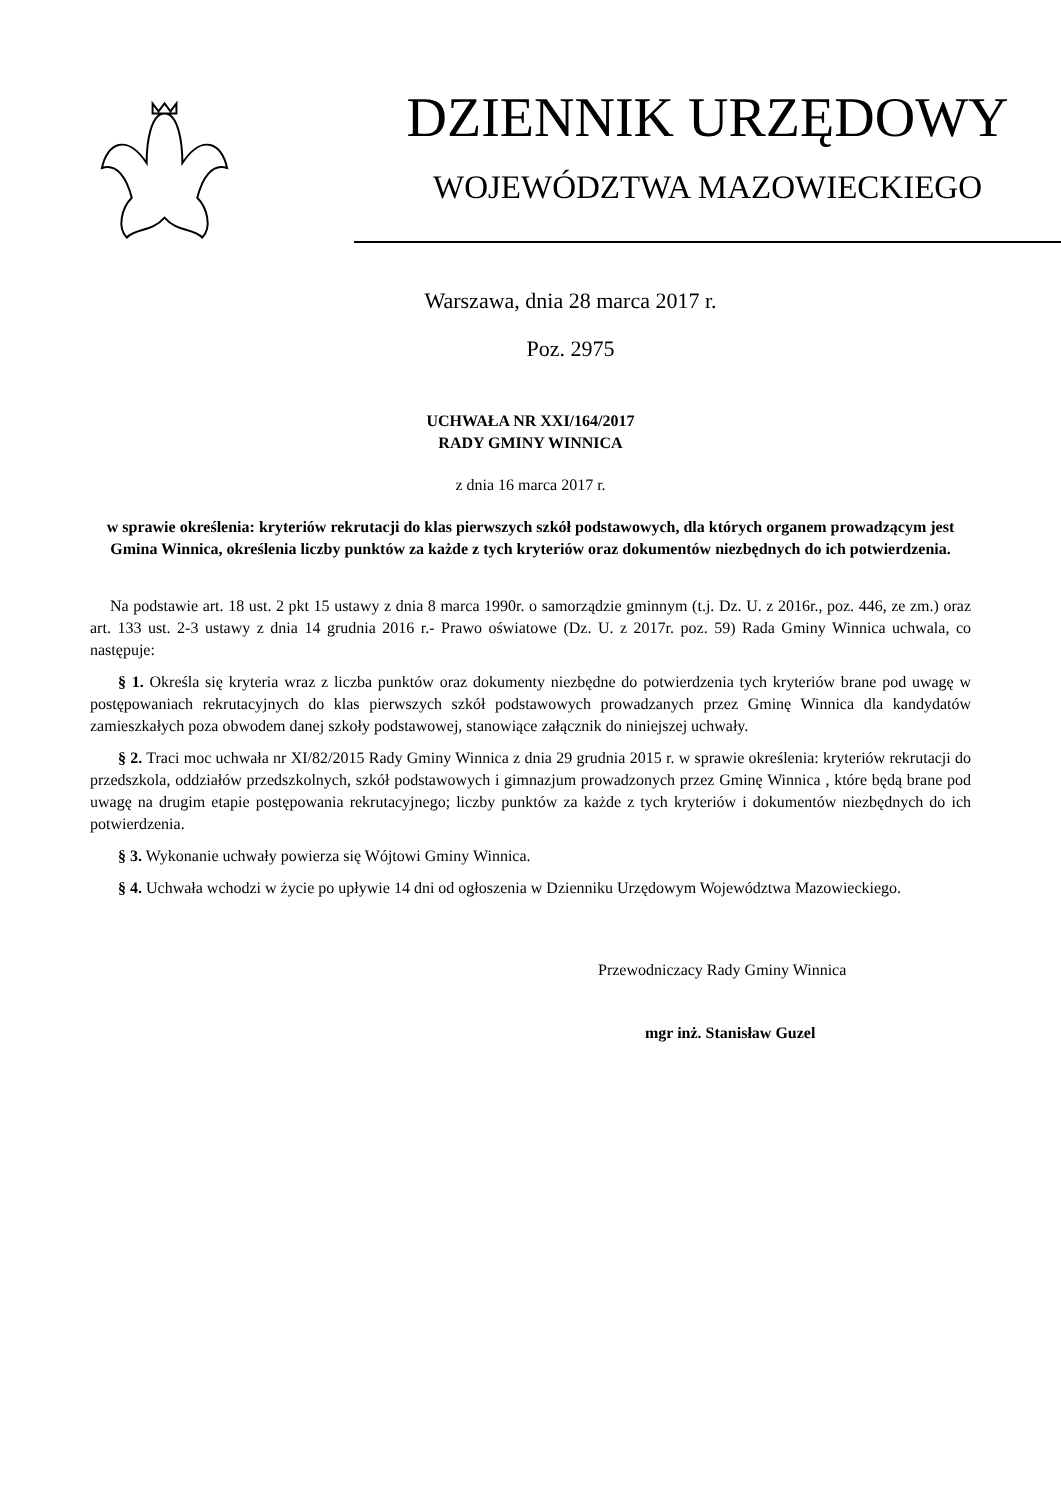DZIENNIK URZĘDOWY
WOJEWÓDZTWA MAZOWIECKIEGO
Warszawa, dnia 28 marca 2017 r.
Poz. 2975
UCHWAŁA NR XXI/164/2017
RADY GMINY WINNICA
z dnia 16 marca 2017 r.
w sprawie określenia: kryteriów rekrutacji do klas pierwszych szkół podstawowych, dla których organem prowadzącym jest Gmina Winnica, określenia liczby punktów za każde z tych kryteriów oraz dokumentów niezbędnych do ich potwierdzenia.
Na podstawie art. 18 ust. 2 pkt 15 ustawy z dnia 8 marca 1990r. o samorządzie gminnym (t.j. Dz. U. z 2016r., poz. 446, ze zm.) oraz art. 133 ust. 2-3 ustawy z dnia 14 grudnia 2016 r.- Prawo oświatowe (Dz. U. z 2017r. poz. 59) Rada Gminy Winnica uchwala, co następuje:
§ 1. Określa się kryteria wraz z liczba punktów oraz dokumenty niezbędne do potwierdzenia tych kryteriów brane pod uwagę w postępowaniach rekrutacyjnych do klas pierwszych szkół podstawowych prowadzanych przez Gminę Winnica dla kandydatów zamieszkałych poza obwodem danej szkoły podstawowej, stanowiące załącznik do niniejszej uchwały.
§ 2. Traci moc uchwała nr XI/82/2015 Rady Gminy Winnica z dnia 29 grudnia 2015 r. w sprawie określenia: kryteriów rekrutacji do przedszkola, oddziałów przedszkolnych, szkół podstawowych i gimnazjum prowadzonych przez Gminę Winnica , które będą brane pod uwagę na drugim etapie postępowania rekrutacyjnego; liczby punktów za każde z tych kryteriów i dokumentów niezbędnych do ich potwierdzenia.
§ 3. Wykonanie uchwały powierza się Wójtowi Gminy Winnica.
§ 4. Uchwała wchodzi w życie po upływie 14 dni od ogłoszenia w Dzienniku Urzędowym Województwa Mazowieckiego.
Przewodniczacy Rady Gminy Winnica
mgr inż. Stanisław Guzel